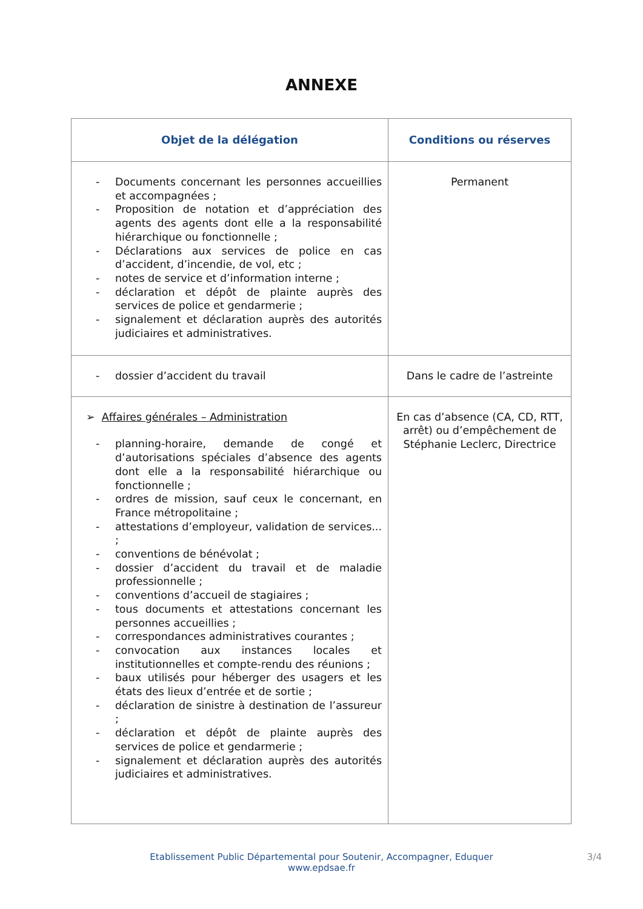ANNEXE
| Objet de la délégation | Conditions ou réserves |
| --- | --- |
| - Documents concernant les personnes accueillies et accompagnées ; - Proposition de notation et d’appréciation des agents des agents dont elle a la responsabilité hiérarchique ou fonctionnelle ; - Déclarations aux services de police en cas d’accident, d’incendie, de vol, etc ; - notes de service et d’information interne ; - déclaration et dépôt de plainte auprès des services de police et gendarmerie ; - signalement et déclaration auprès des autorités judiciaires et administratives. | Permanent |
| - dossier d’accident du travail | Dans le cadre de l’astreinte |
| ➢ Affaires générales – Administration - planning-horaire, demande de congé et d’autorisations spéciales d’absence des agents dont elle a la responsabilité hiérarchique ou fonctionnelle ; - ordres de mission, sauf ceux le concernant, en France métropolitaine ; - attestations d’employeur, validation de services... ; - conventions de bénévolat ; - dossier d’accident du travail et de maladie professionnelle ; - conventions d’accueil de stagiaires ; - tous documents et attestations concernant les personnes accueillies ; - correspondances administratives courantes ; - convocation aux instances locales et institutionnelles et compte-rendu des réunions ; - baux utilisés pour héberger des usagers et les états des lieux d’entrée et de sortie ; - déclaration de sinistre à destination de l’assureur ; - déclaration et dépôt de plainte auprès des services de police et gendarmerie ; - signalement et déclaration auprès des autorités judiciaires et administratives. | En cas d’absence (CA, CD, RTT, arrêt) ou d’empêchement de Stéphanie Leclerc, Directrice |
Etablissement Public Départemental pour Soutenir, Accompagner, Eduquer
www.epdsae.fr
3/4